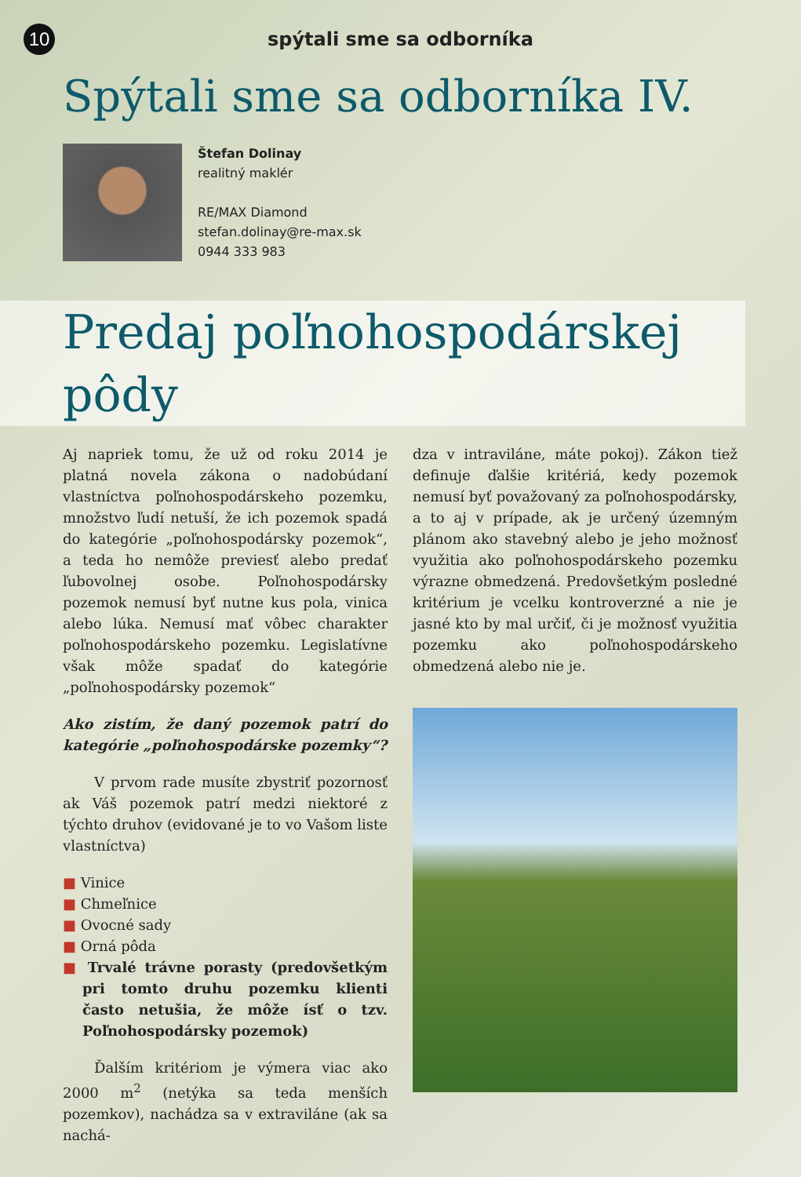10
spýtali sme sa odborníka
Spýtali sme sa odborníka IV.
Štefan Dolinay
realitný maklér
RE/MAX Diamond
stefan.dolinay@re-max.sk
0944 333 983
Predaj poľnohospodárskej pôdy
Aj napriek tomu, že už od roku 2014 je platná novela zákona o nadobúdaní vlastníctva poľnohospodárskeho pozemku, množstvo ľudí netuší, že ich pozemok spadá do kategórie „poľnohospodársky pozemok“, a teda ho nemôže previesť alebo predať ľubovolnej osobe. Poľnohospodársky pozemok nemusí byť nutne kus pola, vinica alebo lúka. Nemusí mať vôbec charakter poľnohospodárskeho pozemku. Legislatívne však môže spadať do kategórie „poľnohospodársky pozemok“
Ako zistím, že daný pozemok patrí do kategórie „poľnohospodárske pozemky“?
V prvom rade musíte zbystriť pozornosť ak Váš pozemok patrí medzi niektoré z týchto druhov (evidované je to vo Vašom liste vlastníctva)
■ Vinice
■ Chmeľnice
■ Ovocné sady
■ Orná pôda
■ Trvalé trávne porasty (predovšetkým pri tomto druhu pozemku klienti často netušia, že môže ísť o tzv. Poľnohospodársky pozemok)
Ďalším kritériom je výmera viac ako 2000 m<sup>2</sup> (netýka sa teda menších pozemkov), nachádza sa v extraviláne (ak sa nachá-
dza v intraviláne, máte pokoj). Zákon tiež definuje ďalšie kritériá, kedy pozemok nemusí byť považovaný za poľnohospodársky, a to aj v prípade, ak je určený územným plánom ako stavebný alebo je jeho možnosť využitia ako poľnohospodárskeho pozemku výrazne obmedzená. Predovšetkým posledné kritérium je vcelku kontroverzné a nie je jasné kto by mal určiť, či je možnosť využitia pozemku ako poľnohospodárskeho obmedzená alebo nie je.